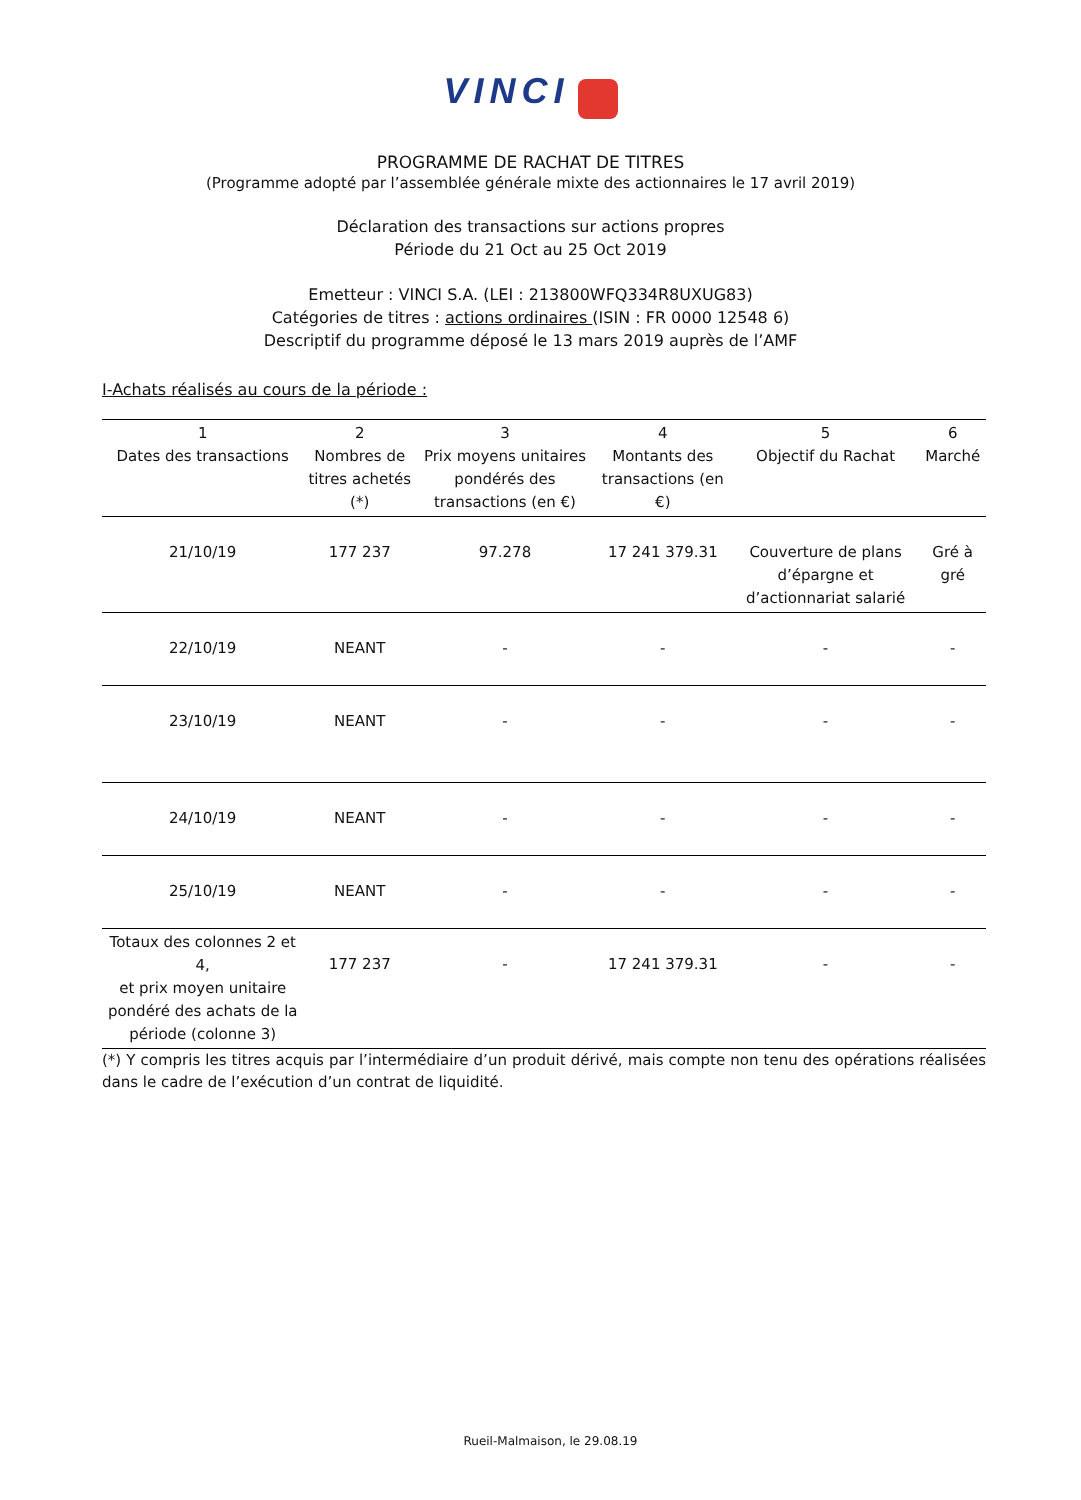VINCI
PROGRAMME DE RACHAT DE TITRES
(Programme adopté par l’assemblée générale mixte des actionnaires le 17 avril 2019)
Déclaration des transactions sur actions propres
Période du 21 Oct au 25 Oct 2019
Emetteur : VINCI S.A. (LEI : 213800WFQ334R8UXUG83)
Catégories de titres : actions ordinaires (ISIN : FR 0000 12548 6)
Descriptif du programme déposé le 13 mars 2019 auprès de l’AMF
I-Achats réalisés au cours de la période :
| 1 Dates des transactions | 2 Nombres de titres achetés (*) | 3 Prix moyens unitaires pondérés des transactions (en €) | 4 Montants des transactions (en €) | 5 Objectif du Rachat | 6 Marché |
| --- | --- | --- | --- | --- | --- |
| 21/10/19 | 177 237 | 97.278 | 17 241 379.31 | Couverture de plans d’épargne et d’actionnariat salarié | Gré à gré |
| 22/10/19 | NEANT | - | - | - | - |
| 23/10/19 | NEANT | - | - | - | - |
| 24/10/19 | NEANT | - | - | - | - |
| 25/10/19 | NEANT | - | - | - | - |
| Totaux des colonnes 2 et 4, et prix moyen unitaire pondéré des achats de la période (colonne 3) | 177 237 | - | 17 241 379.31 | - | - |
(*) Y compris les titres acquis par l’intermédiaire d’un produit dérivé, mais compte non tenu des opérations réalisées dans le cadre de l’exécution d’un contrat de liquidité.
Rueil-Malmaison, le 29.08.19